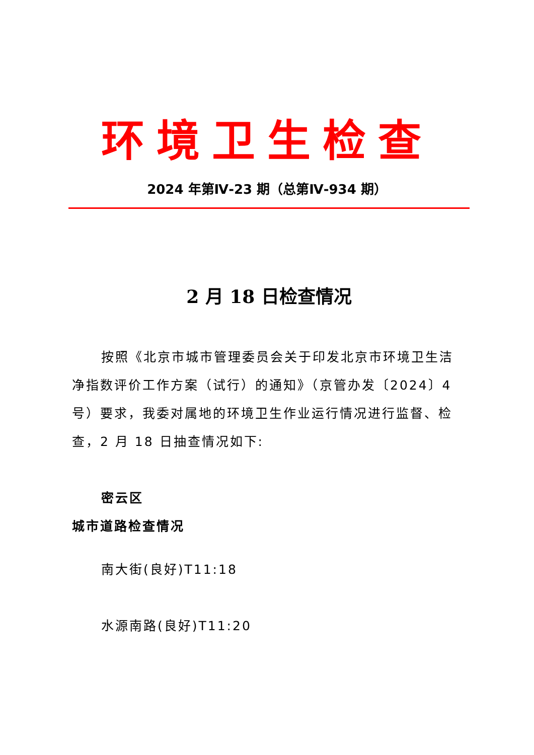环境卫生检查
2024 年第Ⅳ-23 期（总第Ⅳ-934 期）
2 月 18 日检查情况
按照《北京市城市管理委员会关于印发北京市环境卫生洁净指数评价工作方案（试行）的通知》（京管办发〔2024〕4 号）要求，我委对属地的环境卫生作业运行情况进行监督、检查，2 月 18 日抽查情况如下:
密云区
城市道路检查情况
南大街(良好)T11:18
水源南路(良好)T11:20